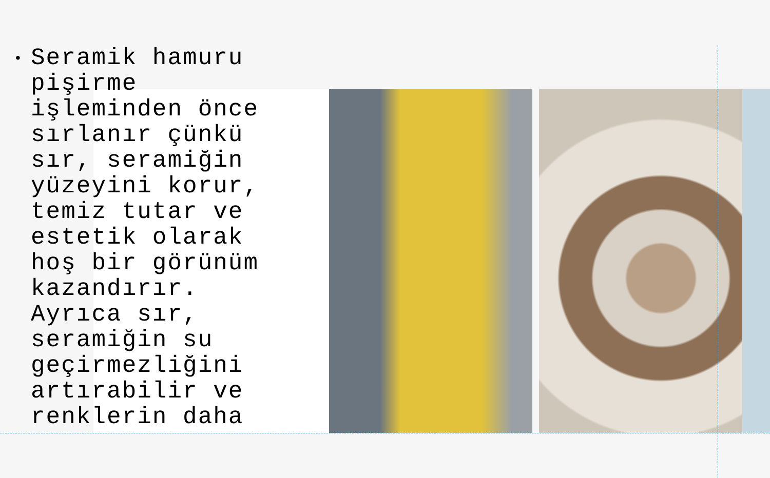•
Seramik hamuru pişirme işleminden önce sırlanır çünkü sır, seramiğin yüzeyini korur, temiz tutar ve estetik olarak hoş bir görünüm kazandırır. Ayrıca sır, seramiğin su geçirmezliğini artırabilir ve renklerin daha